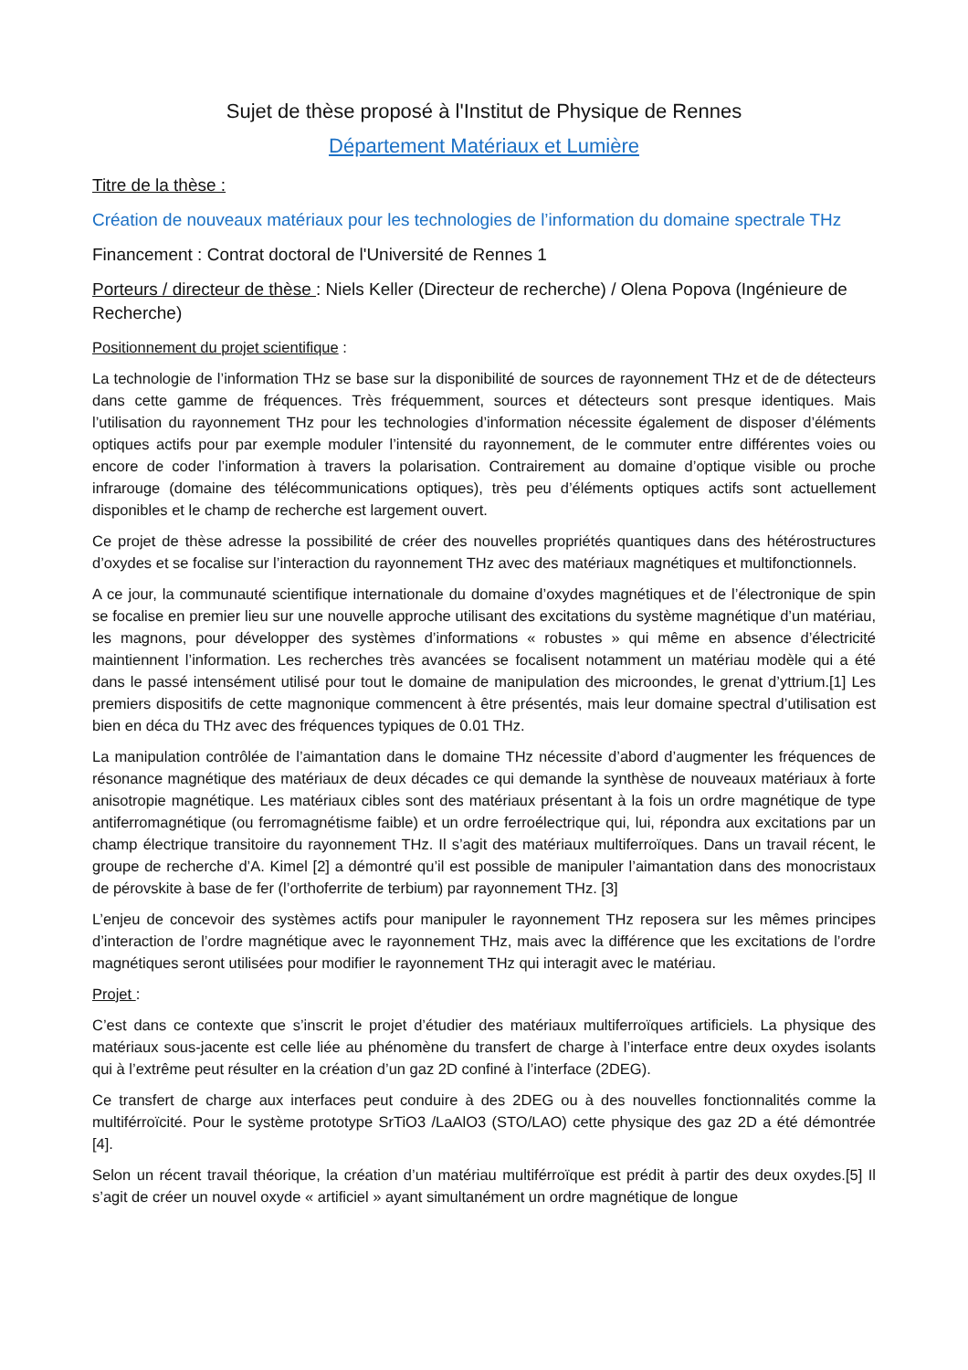Sujet de thèse proposé à l'Institut de Physique de Rennes
Département Matériaux et Lumière
Titre de la thèse :
Création de nouveaux matériaux pour les technologies de l’information du domaine spectrale THz
Financement : Contrat doctoral de l'Université de Rennes 1
Porteurs / directeur de thèse : Niels Keller (Directeur de recherche) / Olena Popova (Ingénieure de Recherche)
Positionnement du projet scientifique :
La technologie de l’information THz se base sur la disponibilité de sources de rayonnement THz et de de détecteurs dans cette gamme de fréquences. Très fréquemment, sources et détecteurs sont presque identiques. Mais l’utilisation du rayonnement THz pour les technologies d’information nécessite également de disposer d’éléments optiques actifs pour par exemple moduler l’intensité du rayonnement, de le commuter entre différentes voies ou encore de coder l’information à travers la polarisation. Contrairement au domaine d’optique visible ou proche infrarouge (domaine des télécommunications optiques), très peu d’éléments optiques actifs sont actuellement disponibles et le champ de recherche est largement ouvert.
Ce projet de thèse adresse la possibilité de créer des nouvelles propriétés quantiques dans des hétérostructures d’oxydes et se focalise sur l’interaction du rayonnement THz avec des matériaux magnétiques et multifonctionnels.
A ce jour, la communauté scientifique internationale du domaine d’oxydes magnétiques et de l’électronique de spin se focalise en premier lieu sur une nouvelle approche utilisant des excitations du système magnétique d’un matériau, les magnons, pour développer des systèmes d’informations « robustes » qui même en absence d’électricité maintiennent l’information. Les recherches très avancées se focalisent notamment un matériau modèle qui a été dans le passé intensément utilisé pour tout le domaine de manipulation des microondes, le grenat d’yttrium.[1] Les premiers dispositifs de cette magnonique commencent à être présentés, mais leur domaine spectral d’utilisation est bien en déca du THz avec des fréquences typiques de 0.01 THz.
La manipulation contrôlée de l’aimantation dans le domaine THz nécessite d’abord d’augmenter les fréquences de résonance magnétique des matériaux de deux décades ce qui demande la synthèse de nouveaux matériaux à forte anisotropie magnétique. Les matériaux cibles sont des matériaux présentant à la fois un ordre magnétique de type antiferromagnétique (ou ferromagnétisme faible) et un ordre ferroélectrique qui, lui, répondra aux excitations par un champ électrique transitoire du rayonnement THz. Il s’agit des matériaux multiferroïques. Dans un travail récent, le groupe de recherche d’A. Kimel [2] a démontré qu’il est possible de manipuler l’aimantation dans des monocristaux de pérovskite à base de fer (l’orthoferrite de terbium) par rayonnement THz. [3]
L’enjeu de concevoir des systèmes actifs pour manipuler le rayonnement THz reposera sur les mêmes principes d’interaction de l’ordre magnétique avec le rayonnement THz, mais avec la différence que les excitations de l’ordre magnétiques seront utilisées pour modifier le rayonnement THz qui interagit avec le matériau.
Projet :
C’est dans ce contexte que s’inscrit le projet d’étudier des matériaux multiferroïques artificiels. La physique des matériaux sous-jacente est celle liée au phénomène du transfert de charge à l’interface entre deux oxydes isolants qui à l’extrême peut résulter en la création d’un gaz 2D confiné à l’interface (2DEG).
Ce transfert de charge aux interfaces peut conduire à des 2DEG ou à des nouvelles fonctionnalités comme la multiférroïcité. Pour le système prototype SrTiO3 /LaAlO3 (STO/LAO) cette physique des gaz 2D a été démontrée [4].
Selon un récent travail théorique, la création d’un matériau multiférroïque est prédit à partir des deux oxydes.[5] Il s’agit de créer un nouvel oxyde « artificiel » ayant simultanément un ordre magnétique de longue